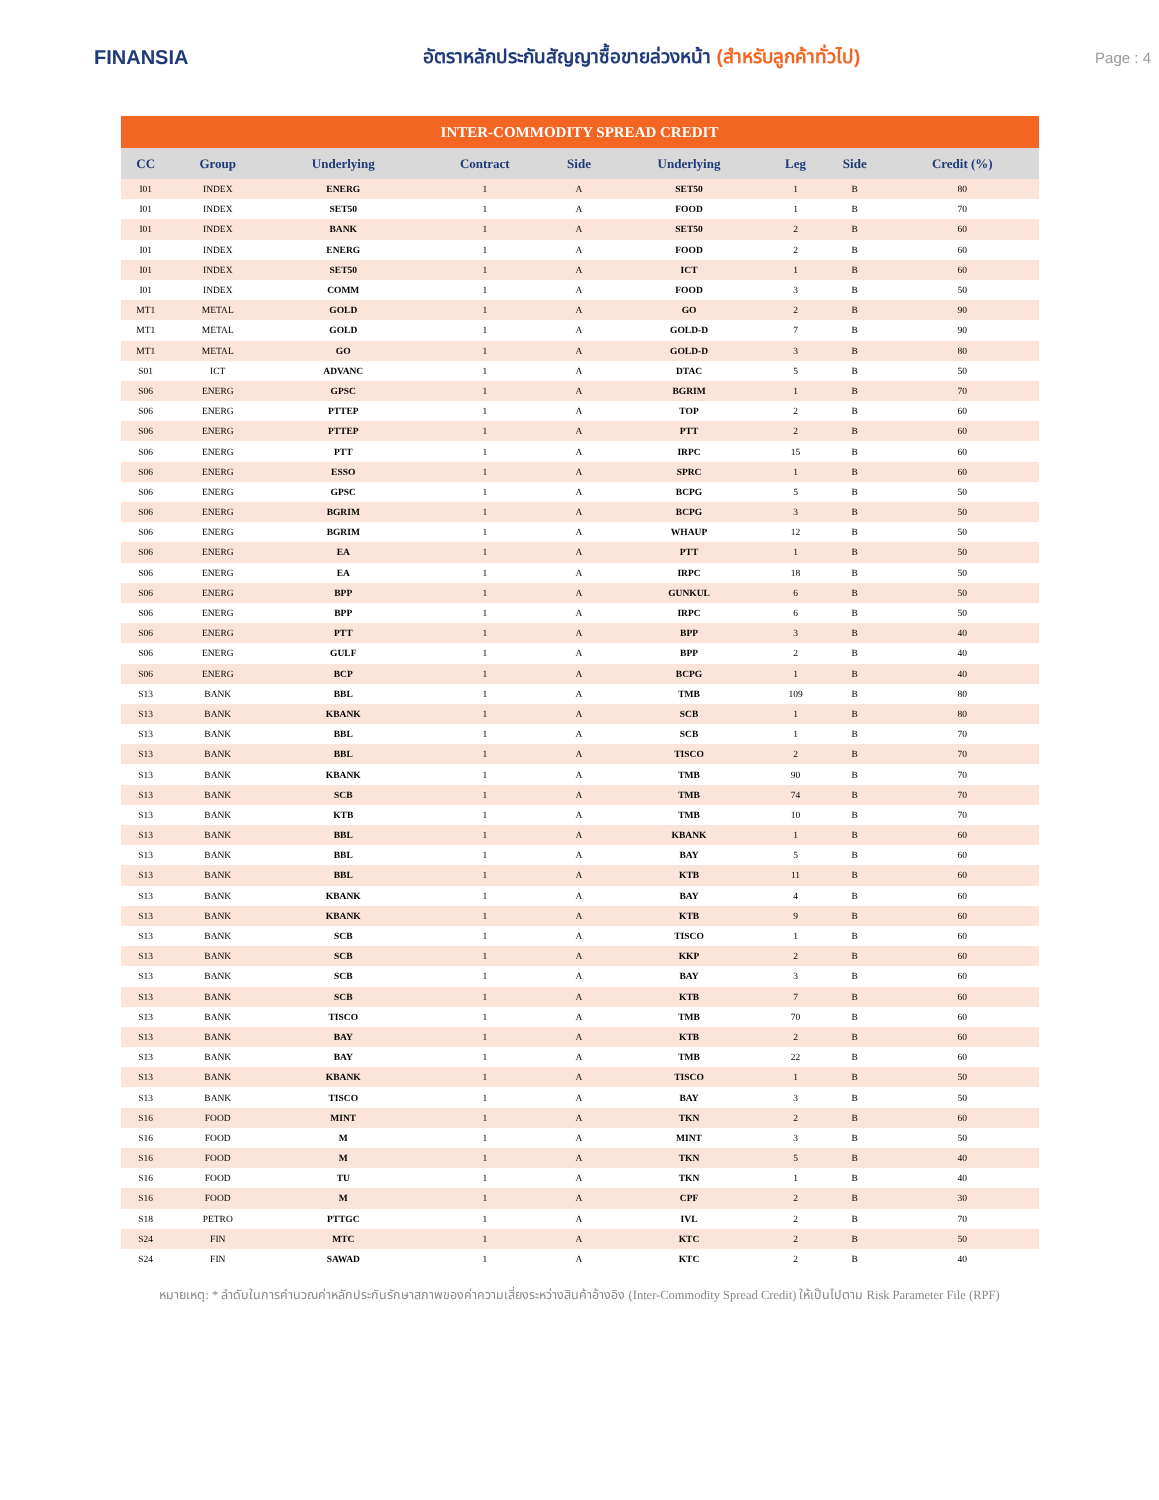FINANSIA
อัตราหลักประกันสัญญาซื้อขายล่วงหน้า (สำหรับลูกค้าทั่วไป)
Page : 4
| INTER-COMMODITY SPREAD CREDIT | | | | | | | | |
| CC | Group | Underlying | Contract | Side | Underlying | Leg | Side | Credit (%) |
| I01 | INDEX | ENERG | 1 | A | SET50 | 1 | B | 80 |
| I01 | INDEX | SET50 | 1 | A | FOOD | 1 | B | 70 |
| I01 | INDEX | BANK | 1 | A | SET50 | 2 | B | 60 |
| I01 | INDEX | ENERG | 1 | A | FOOD | 2 | B | 60 |
| I01 | INDEX | SET50 | 1 | A | ICT | 1 | B | 60 |
| I01 | INDEX | COMM | 1 | A | FOOD | 3 | B | 50 |
| MT1 | METAL | GOLD | 1 | A | GO | 2 | B | 90 |
| MT1 | METAL | GOLD | 1 | A | GOLD-D | 7 | B | 90 |
| MT1 | METAL | GO | 1 | A | GOLD-D | 3 | B | 80 |
| S01 | ICT | ADVANC | 1 | A | DTAC | 5 | B | 50 |
| S06 | ENERG | GPSC | 1 | A | BGRIM | 1 | B | 70 |
| S06 | ENERG | PTTEP | 1 | A | TOP | 2 | B | 60 |
| S06 | ENERG | PTTEP | 1 | A | PTT | 2 | B | 60 |
| S06 | ENERG | PTT | 1 | A | IRPC | 15 | B | 60 |
| S06 | ENERG | ESSO | 1 | A | SPRC | 1 | B | 60 |
| S06 | ENERG | GPSC | 1 | A | BCPG | 5 | B | 50 |
| S06 | ENERG | BGRIM | 1 | A | BCPG | 3 | B | 50 |
| S06 | ENERG | BGRIM | 1 | A | WHAUP | 12 | B | 50 |
| S06 | ENERG | EA | 1 | A | PTT | 1 | B | 50 |
| S06 | ENERG | EA | 1 | A | IRPC | 18 | B | 50 |
| S06 | ENERG | BPP | 1 | A | GUNKUL | 6 | B | 50 |
| S06 | ENERG | BPP | 1 | A | IRPC | 6 | B | 50 |
| S06 | ENERG | PTT | 1 | A | BPP | 3 | B | 40 |
| S06 | ENERG | GULF | 1 | A | BPP | 2 | B | 40 |
| S06 | ENERG | BCP | 1 | A | BCPG | 1 | B | 40 |
| S13 | BANK | BBL | 1 | A | TMB | 109 | B | 80 |
| S13 | BANK | KBANK | 1 | A | SCB | 1 | B | 80 |
| S13 | BANK | BBL | 1 | A | SCB | 1 | B | 70 |
| S13 | BANK | BBL | 1 | A | TISCO | 2 | B | 70 |
| S13 | BANK | KBANK | 1 | A | TMB | 90 | B | 70 |
| S13 | BANK | SCB | 1 | A | TMB | 74 | B | 70 |
| S13 | BANK | KTB | 1 | A | TMB | 10 | B | 70 |
| S13 | BANK | BBL | 1 | A | KBANK | 1 | B | 60 |
| S13 | BANK | BBL | 1 | A | BAY | 5 | B | 60 |
| S13 | BANK | BBL | 1 | A | KTB | 11 | B | 60 |
| S13 | BANK | KBANK | 1 | A | BAY | 4 | B | 60 |
| S13 | BANK | KBANK | 1 | A | KTB | 9 | B | 60 |
| S13 | BANK | SCB | 1 | A | TISCO | 1 | B | 60 |
| S13 | BANK | SCB | 1 | A | KKP | 2 | B | 60 |
| S13 | BANK | SCB | 1 | A | BAY | 3 | B | 60 |
| S13 | BANK | SCB | 1 | A | KTB | 7 | B | 60 |
| S13 | BANK | TISCO | 1 | A | TMB | 70 | B | 60 |
| S13 | BANK | BAY | 1 | A | KTB | 2 | B | 60 |
| S13 | BANK | BAY | 1 | A | TMB | 22 | B | 60 |
| S13 | BANK | KBANK | 1 | A | TISCO | 1 | B | 50 |
| S13 | BANK | TISCO | 1 | A | BAY | 3 | B | 50 |
| S16 | FOOD | MINT | 1 | A | TKN | 2 | B | 60 |
| S16 | FOOD | M | 1 | A | MINT | 3 | B | 50 |
| S16 | FOOD | M | 1 | A | TKN | 5 | B | 40 |
| S16 | FOOD | TU | 1 | A | TKN | 1 | B | 40 |
| S16 | FOOD | M | 1 | A | CPF | 2 | B | 30 |
| S18 | PETRO | PTTGC | 1 | A | IVL | 2 | B | 70 |
| S24 | FIN | MTC | 1 | A | KTC | 2 | B | 50 |
| S24 | FIN | SAWAD | 1 | A | KTC | 2 | B | 40 |
หมายเหตุ: * ลำดับในการคำนวณค่าหลักประกันรักษาสภาพของค่าความเสี่ยงระหว่างสินค้าอ้างอิง (Inter-Commodity Spread Credit) ให้เป็นไปตาม Risk Parameter File (RPF)